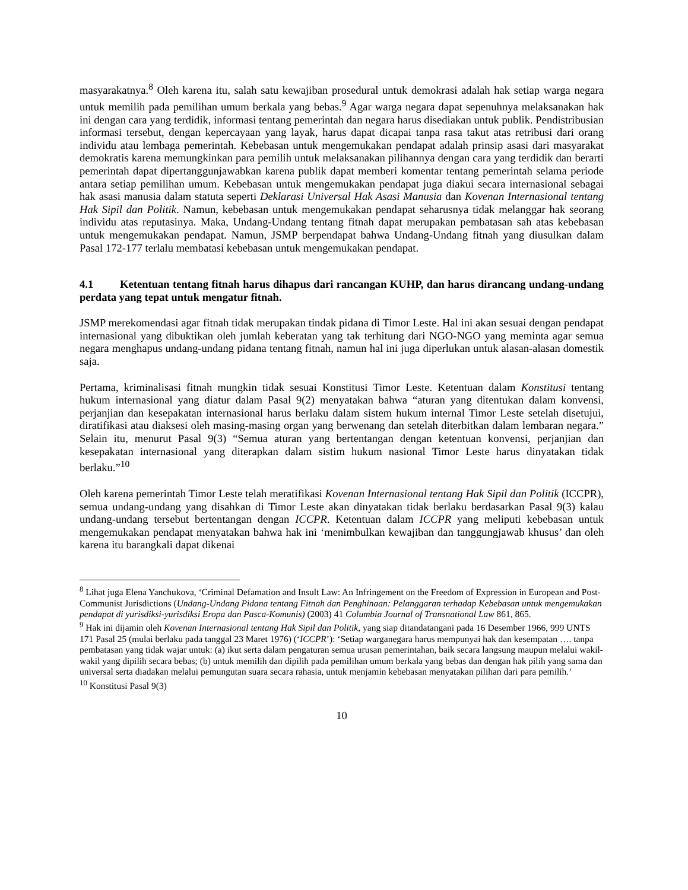masyarakatnya.<sup>8</sup> Oleh karena itu, salah satu kewajiban prosedural untuk demokrasi adalah hak setiap warga negara untuk memilih pada pemilihan umum berkala yang bebas.<sup>9</sup> Agar warga negara dapat sepenuhnya melaksanakan hak ini dengan cara yang terdidik, informasi tentang pemerintah dan negara harus disediakan untuk publik. Pendistribusian informasi tersebut, dengan kepercayaan yang layak, harus dapat dicapai tanpa rasa takut atas retribusi dari orang individu atau lembaga pemerintah. Kebebasan untuk mengemukakan pendapat adalah prinsip asasi dari masyarakat demokratis karena memungkinkan para pemilih untuk melaksanakan pilihannya dengan cara yang terdidik dan berarti pemerintah dapat dipertanggunjawabkan karena publik dapat memberi komentar tentang pemerintah selama periode antara setiap pemilihan umum. Kebebasan untuk mengemukakan pendapat juga diakui secara internasional sebagai hak asasi manusia dalam statuta seperti Deklarasi Universal Hak Asasi Manusia dan Kovenan Internasional tentang Hak Sipil dan Politik. Namun, kebebasan untuk mengemukakan pendapat seharusnya tidak melanggar hak seorang individu atas reputasinya. Maka, Undang-Undang tentang fitnah dapat merupakan pembatasan sah atas kebebasan untuk mengemukakan pendapat. Namun, JSMP berpendapat bahwa Undang-Undang fitnah yang diusulkan dalam Pasal 172-177 terlalu membatasi kebebasan untuk mengemukakan pendapat.
4.1 Ketentuan tentang fitnah harus dihapus dari rancangan KUHP, dan harus dirancang undang-undang perdata yang tepat untuk mengatur fitnah.
JSMP merekomendasi agar fitnah tidak merupakan tindak pidana di Timor Leste. Hal ini akan sesuai dengan pendapat internasional yang dibuktikan oleh jumlah keberatan yang tak terhitung dari NGO-NGO yang meminta agar semua negara menghapus undang-undang pidana tentang fitnah, namun hal ini juga diperlukan untuk alasan-alasan domestik saja.
Pertama, kriminalisasi fitnah mungkin tidak sesuai Konstitusi Timor Leste. Ketentuan dalam Konstitusi tentang hukum internasional yang diatur dalam Pasal 9(2) menyatakan bahwa “aturan yang ditentukan dalam konvensi, perjanjian dan kesepakatan internasional harus berlaku dalam sistem hukum internal Timor Leste setelah disetujui, diratifikasi atau diaksesi oleh masing-masing organ yang berwenang dan setelah diterbitkan dalam lembaran negara.” Selain itu, menurut Pasal 9(3) “Semua aturan yang bertentangan dengan ketentuan konvensi, perjanjian dan kesepakatan internasional yang diterapkan dalam sistim hukum nasional Timor Leste harus dinyatakan tidak berlaku.”<sup>10</sup>
Oleh karena pemerintah Timor Leste telah meratifikasi Kovenan Internasional tentang Hak Sipil dan Politik (ICCPR), semua undang-undang yang disahkan di Timor Leste akan dinyatakan tidak berlaku berdasarkan Pasal 9(3) kalau undang-undang tersebut bertentangan dengan ICCPR. Ketentuan dalam ICCPR yang meliputi kebebasan untuk mengemukakan pendapat menyatakan bahwa hak ini ‘menimbulkan kewajiban dan tanggungjawab khusus’ dan oleh karena itu barangkali dapat dikenai
<sup>8</sup> Lihat juga Elena Yanchukova, ‘Criminal Defamation and Insult Law: An Infringement on the Freedom of Expression in European and Post-Communist Jurisdictions (Undang-Undang Pidana tentang Fitnah dan Penghinaan: Pelanggaran terhadap Kebebasan untuk mengemukakan pendapat di yurisdiksi-yurisdiksi Eropa dan Pasca-Komunis) (2003) 41 Columbia Journal of Transnational Law 861, 865.
<sup>9</sup> Hak ini dijamin oleh Kovenan Internasional tentang Hak Sipil dan Politik, yang siap ditandatangani pada 16 Desember 1966, 999 UNTS 171 Pasal 25 (mulai berlaku pada tanggal 23 Maret 1976) (‘ICCPR’): ‘Setiap warganegara harus mempunyai hak dan kesempatan …. tanpa pembatasan yang tidak wajar untuk: (a) ikut serta dalam pengaturan semua urusan pemerintahan, baik secara langsung maupun melalui wakil-wakil yang dipilih secara bebas; (b) untuk memilih dan dipilih pada pemilihan umum berkala yang bebas dan dengan hak pilih yang sama dan universal serta diadakan melalui pemungutan suara secara rahasia, untuk menjamin kebebasan menyatakan pilihan dari para pemilih.’
<sup>10</sup> Konstitusi Pasal 9(3)
10